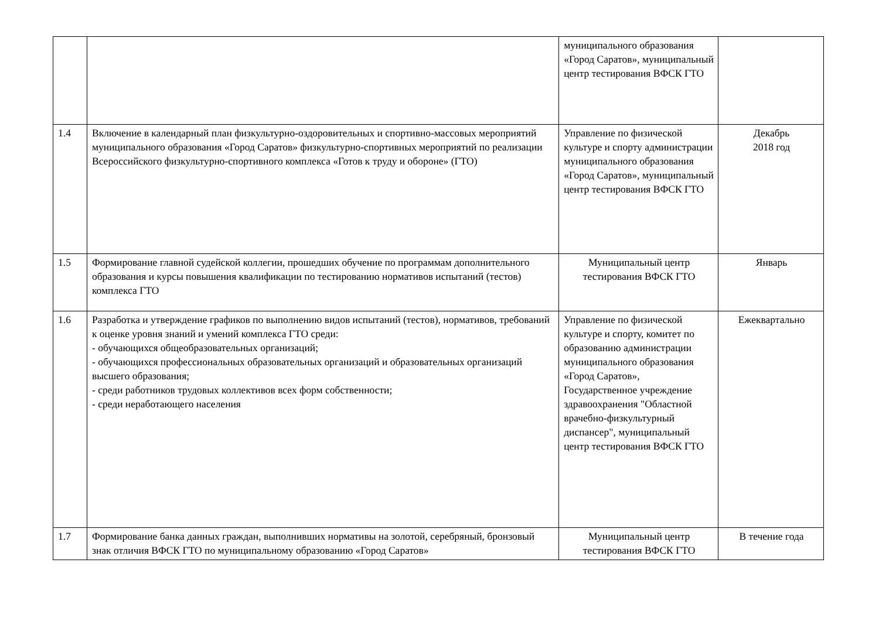| | | муниципального образования «Город Саратов», муниципальный центр тестирования ВФСК ГТО | |
| 1.4 | Включение в календарный план физкультурно-оздоровительных и спортивно-массовых мероприятий муниципального образования «Город Саратов» физкультурно-спортивных мероприятий по реализации Всероссийского физкультурно-спортивного комплекса «Готов к труду и обороне» (ГТО) | Управление по физической культуре и спорту администрации муниципального образования «Город Саратов», муниципальный центр тестирования ВФСК ГТО | Декабрь 2018 год |
| 1.5 | Формирование главной судейской коллегии, прошедших обучение по программам дополнительного образования и курсы повышения квалификации по тестированию нормативов испытаний (тестов) комплекса ГТО | Муниципальный центр тестирования ВФСК ГТО | Январь |
| 1.6 | Разработка и утверждение графиков по выполнению видов испытаний (тестов), нормативов, требований к оценке уровня знаний и умений комплекса ГТО среди: - обучающихся общеобразовательных организаций; - обучающихся профессиональных образовательных организаций и образовательных организаций высшего образования; - среди работников трудовых коллективов всех форм собственности; - среди неработающего населения | Управление по физической культуре и спорту, комитет по образованию администрации муниципального образования «Город Саратов», Государственное учреждение здравоохранения "Областной врачебно-физкультурный диспансер", муниципальный центр тестирования ВФСК ГТО | Ежеквартально |
| 1.7 | Формирование банка данных граждан, выполнивших нормативы на золотой, серебряный, бронзовый знак отличия ВФСК ГТО по муниципальному образованию «Город Саратов» | Муниципальный центр тестирования ВФСК ГТО | В течение года |